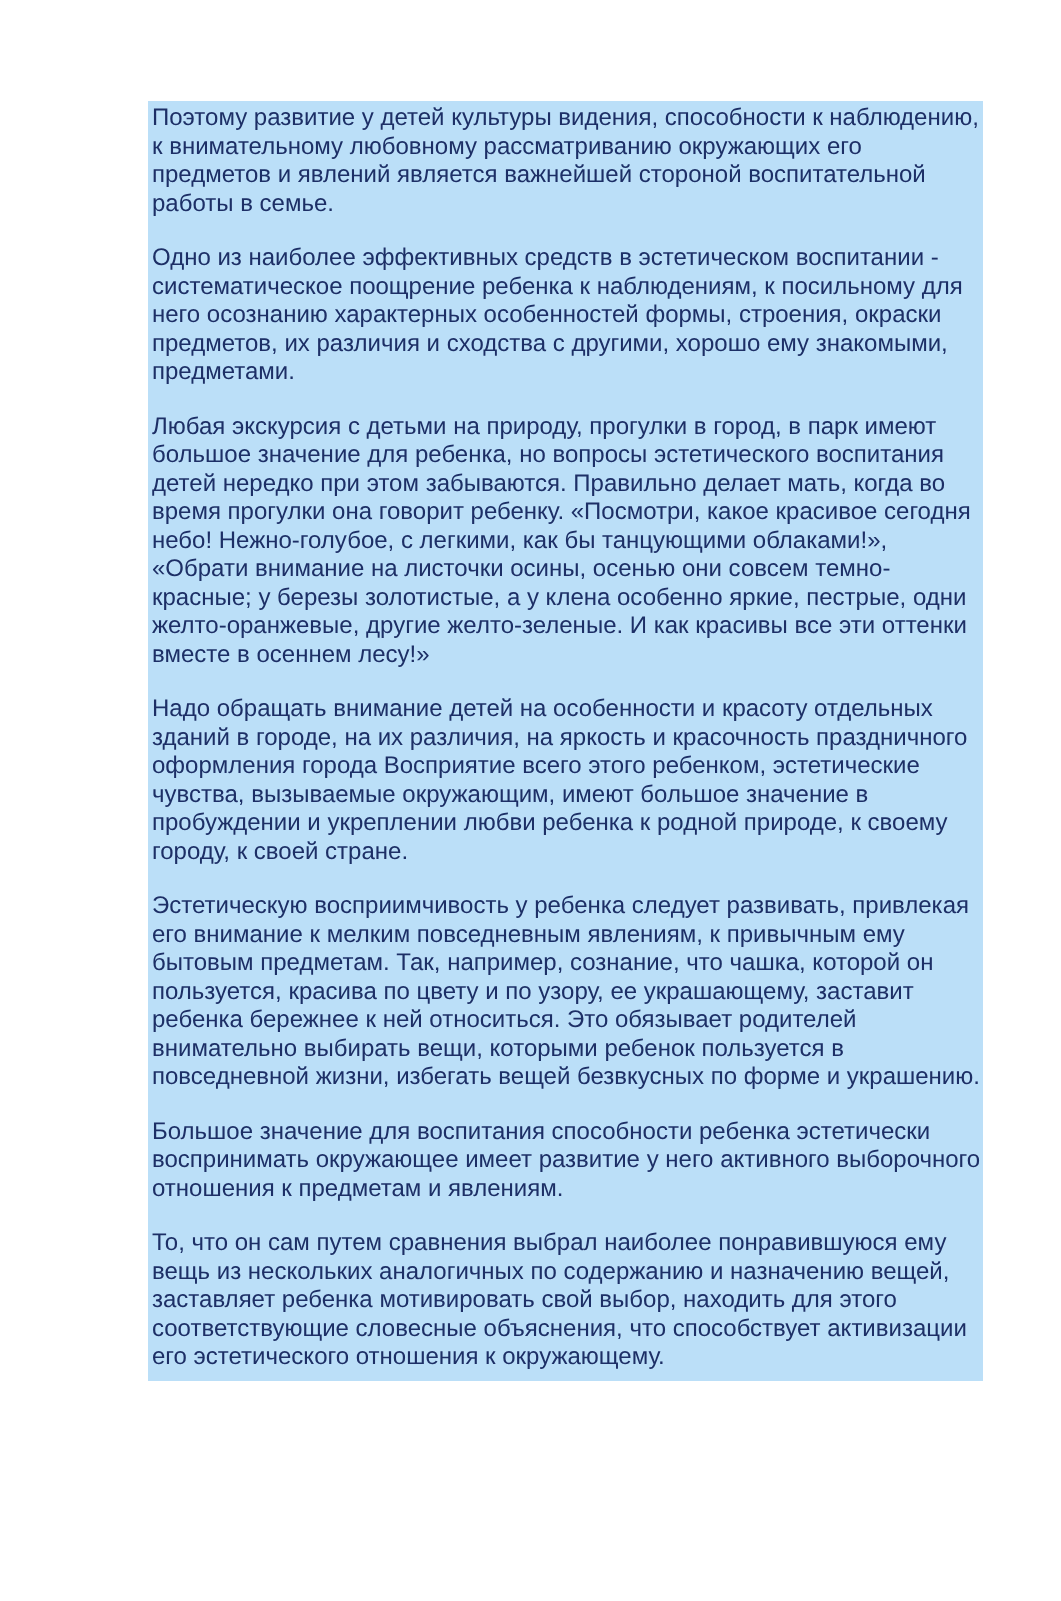Поэтому развитие у детей культуры видения, способности к наблюдению, к внимательному любовному рассматриванию окружающих его предметов и явлений является важнейшей стороной воспитательной работы в семье.
Одно из наиболее эффективных средств в эстетическом воспитании - систематическое поощрение ребенка к наблюдениям, к посильному для него осознанию характерных особенностей формы, строения, окраски предметов, их различия и сходства с другими, хорошо ему знакомыми, предметами.
Любая экскурсия с детьми на природу, прогулки в город, в парк имеют большое значение для ребенка, но вопросы эстетического воспитания детей нередко при этом забываются. Правильно делает мать, когда во время прогулки она говорит ребенку. «Посмотри, какое красивое сегодня небо! Нежно-голубое, с легкими, как бы танцующими облаками!», «Обрати внимание на листочки осины, осенью они совсем темно-красные; у березы золотистые, а у клена особенно яркие, пестрые, одни желто-оранжевые, другие желто-зеленые. И как красивы все эти оттенки вместе в осеннем лесу!»
Надо обращать внимание детей на особенности и красоту отдельных зданий в городе, на их различия, на яркость и красочность праздничного оформления города Восприятие всего этого ребенком, эстетические чувства, вызываемые окружающим, имеют большое значение в пробуждении и укреплении любви ребенка к родной природе, к своему городу, к своей стране.
Эстетическую восприимчивость у ребенка следует развивать, привлекая его внимание к мелким повседневным явлениям, к привычным ему бытовым предметам. Так, например, сознание, что чашка, которой он пользуется, красива по цвету и по узору, ее украшающему, заставит ребенка бережнее к ней относиться. Это обязывает родителей внимательно выбирать вещи, которыми ребенок пользуется в повседневной жизни, избегать вещей безвкусных по форме и украшению.
Большое значение для воспитания способности ребенка эстетически воспринимать окружающее имеет развитие у него активного выборочного отношения к предметам и явлениям.
То, что он сам путем сравнения выбрал наиболее понравившуюся ему вещь из нескольких аналогичных по содержанию и назначению вещей, заставляет ребенка мотивировать свой выбор, находить для этого соответствующие словесные объяснения, что способствует активизации его эстетического отношения к окружающему.